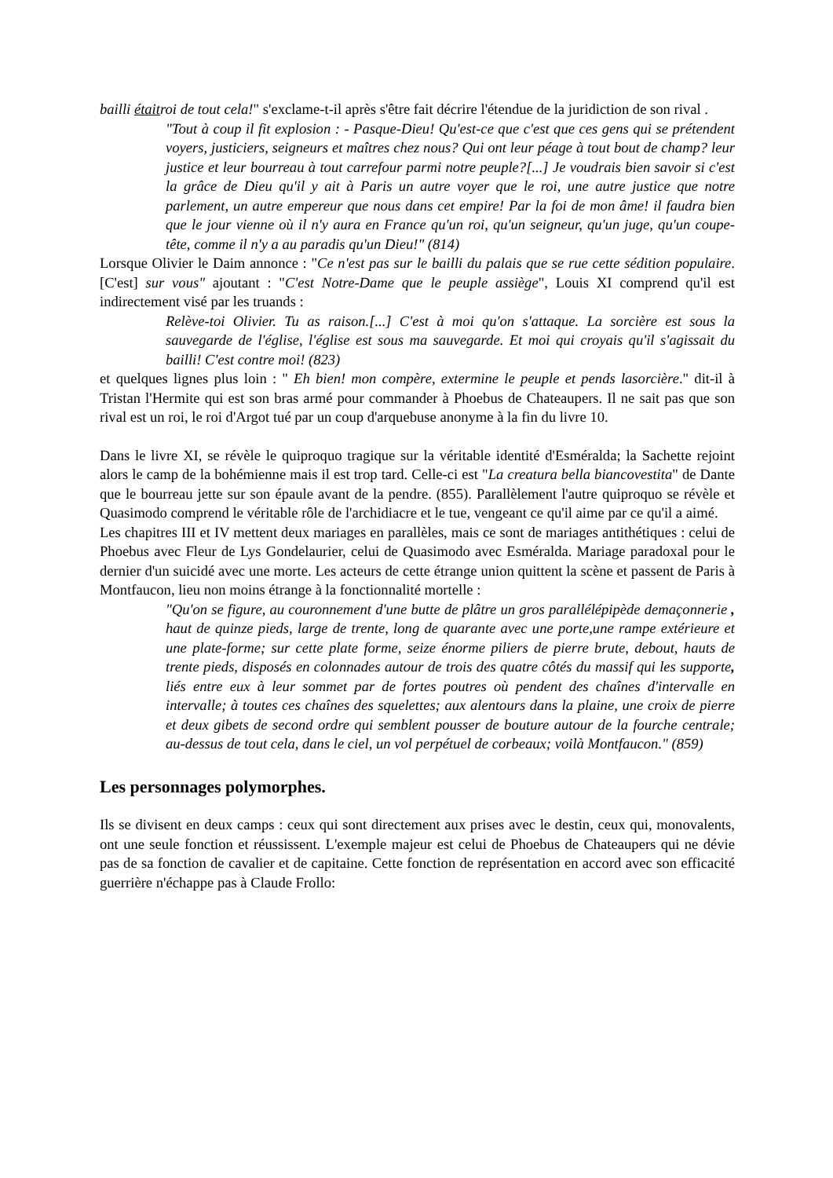bailli étaitroi de tout cela!" s'exclame-t-il après s'être fait décrire l'étendue de la juridiction de son rival .
"Tout à coup il fit explosion : - Pasque-Dieu! Qu'est-ce que c'est que ces gens qui se prétendent voyers, justiciers, seigneurs et maîtres chez nous? Qui ont leur péage à tout bout de champ? leur justice et leur bourreau à tout carrefour parmi notre peuple?[...] Je voudrais bien savoir si c'est la grâce de Dieu qu'il y ait à Paris un autre voyer que le roi, une autre justice que notre parlement, un autre empereur que nous dans cet empire! Par la foi de mon âme! il faudra bien que le jour vienne où il n'y aura en France qu'un roi, qu'un seigneur, qu'un juge, qu'un coupe-tête, comme il n'y a au paradis qu'un Dieu!" (814)
Lorsque Olivier le Daim annonce : "Ce n'est pas sur le bailli du palais que se rue cette sédition populaire. [C'est] sur vous" ajoutant : "C'est Notre-Dame que le peuple assiège", Louis XI comprend qu'il est indirectement visé par les truands :
Relève-toi Olivier. Tu as raison.[...] C'est à moi qu'on s'attaque. La sorcière est sous la sauvegarde de l'église, l'église est sous ma sauvegarde. Et moi qui croyais qu'il s'agissait du bailli! C'est contre moi! (823)
et quelques lignes plus loin : " Eh bien! mon compère, extermine le peuple et pends lasorcière." dit-il à Tristan l'Hermite qui est son bras armé pour commander à Phoebus de Chateaupers. Il ne sait pas que son rival est un roi, le roi d'Argot tué par un coup d'arquebuse anonyme à la fin du livre 10.
Dans le livre XI, se révèle le quiproquo tragique sur la véritable identité d'Esméralda; la Sachette rejoint alors le camp de la bohémienne mais il est trop tard. Celle-ci est "La creatura bella biancovestita" de Dante que le bourreau jette sur son épaule avant de la pendre. (855). Parallèlement l'autre quiproquo se révèle et Quasimodo comprend le véritable rôle de l'archidiacre et le tue, vengeant ce qu'il aime par ce qu'il a aimé.
Les chapitres III et IV mettent deux mariages en parallèles, mais ce sont de mariages antithétiques : celui de Phoebus avec Fleur de Lys Gondelaurier, celui de Quasimodo avec Esméralda. Mariage paradoxal pour le dernier d'un suicidé avec une morte. Les acteurs de cette étrange union quittent la scène et passent de Paris à Montfaucon, lieu non moins étrange à la fonctionnalité mortelle :
"Qu'on se figure, au couronnement d'une butte de plâtre un gros parallélépipède demaçonnerie , haut de quinze pieds, large de trente, long de quarante avec une porte,une rampe extérieure et une plate-forme; sur cette plate forme, seize énorme piliers de pierre brute, debout, hauts de trente pieds, disposés en colonnades autour de trois des quatre côtés du massif qui les supporte, liés entre eux à leur sommet par de fortes poutres où pendent des chaînes d'intervalle en intervalle; à toutes ces chaînes des squelettes; aux alentours dans la plaine, une croix de pierre et deux gibets de second ordre qui semblent pousser de bouture autour de la fourche centrale; au-dessus de tout cela, dans le ciel, un vol perpétuel de corbeaux; voilà Montfaucon." (859)
Les personnages polymorphes.
Ils se divisent en deux camps : ceux qui sont directement aux prises avec le destin, ceux qui, monovalents, ont une seule fonction et réussissent. L'exemple majeur est celui de Phoebus de Chateaupers qui ne dévie pas de sa fonction de cavalier et de capitaine. Cette fonction de représentation en accord avec son efficacité guerrière n'échappe pas à Claude Frollo: